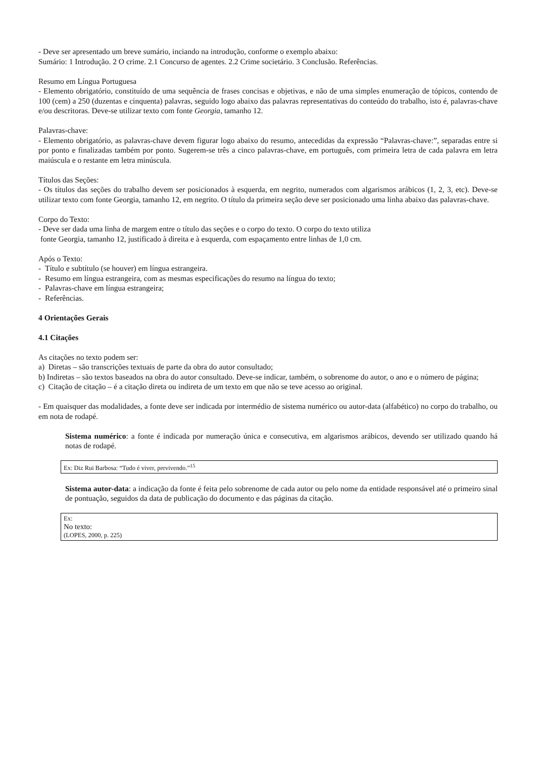- Deve ser apresentado um breve sumário, inciando na introdução, conforme o exemplo abaixo:
Sumário: 1 Introdução. 2 O crime. 2.1 Concurso de agentes. 2.2 Crime societário. 3 Conclusão. Referências.
Resumo em Língua Portuguesa
- Elemento obrigatório, constituído de uma sequência de frases concisas e objetivas, e não de uma simples enumeração de tópicos, contendo de 100 (cem) a 250 (duzentas e cinquenta) palavras, seguido logo abaixo das palavras representativas do conteúdo do trabalho, isto é, palavras-chave e/ou descritoras. Deve-se utilizar texto com fonte Georgia, tamanho 12.
Palavras-chave:
- Elemento obrigatório, as palavras-chave devem figurar logo abaixo do resumo, antecedidas da expressão “Palavras-chave:”, separadas entre si por ponto e finalizadas também por ponto. Sugerem-se três a cinco palavras-chave, em português, com primeira letra de cada palavra em letra maiúscula e o restante em letra minúscula.
Títulos das Seções:
- Os títulos das seções do trabalho devem ser posicionados à esquerda, em negrito, numerados com algarismos arábicos (1, 2, 3, etc). Deve-se utilizar texto com fonte Georgia, tamanho 12, em negrito. O título da primeira seção deve ser posicionado uma linha abaixo das palavras-chave.
Corpo do Texto:
- Deve ser dada uma linha de margem entre o título das seções e o corpo do texto. O corpo do texto utiliza
fonte Georgia, tamanho 12, justificado à direita e à esquerda, com espaçamento entre linhas de 1,0 cm.
Após o Texto:
- Título e subtítulo (se houver) em língua estrangeira.
- Resumo em língua estrangeira, com as mesmas especificações do resumo na língua do texto;
- Palavras-chave em língua estrangeira;
- Referências.
4 Orientações Gerais
4.1 Citações
As citações no texto podem ser:
a) Diretas – são transcrições textuais de parte da obra do autor consultado;
b) Indiretas – são textos baseados na obra do autor consultado. Deve-se indicar, também, o sobrenome do autor, o ano e o número de página;
c) Citação de citação – é a citação direta ou indireta de um texto em que não se teve acesso ao original.
- Em quaisquer das modalidades, a fonte deve ser indicada por intermédio de sistema numérico ou autor-data (alfabético) no corpo do trabalho, ou em nota de rodapé.
Sistema numérico: a fonte é indicada por numeração única e consecutiva, em algarismos arábicos, devendo ser utilizado quando há notas de rodapé.
Ex: Diz Rui Barbosa: “Tudo é viver, previvendo.”<sup>15</sup>
Sistema autor-data: a indicação da fonte é feita pelo sobrenome de cada autor ou pelo nome da entidade responsável até o primeiro sinal de pontuação, seguidos da data de publicação do documento e das páginas da citação.
Ex:
No texto:
(LOPES, 2000, p. 225)